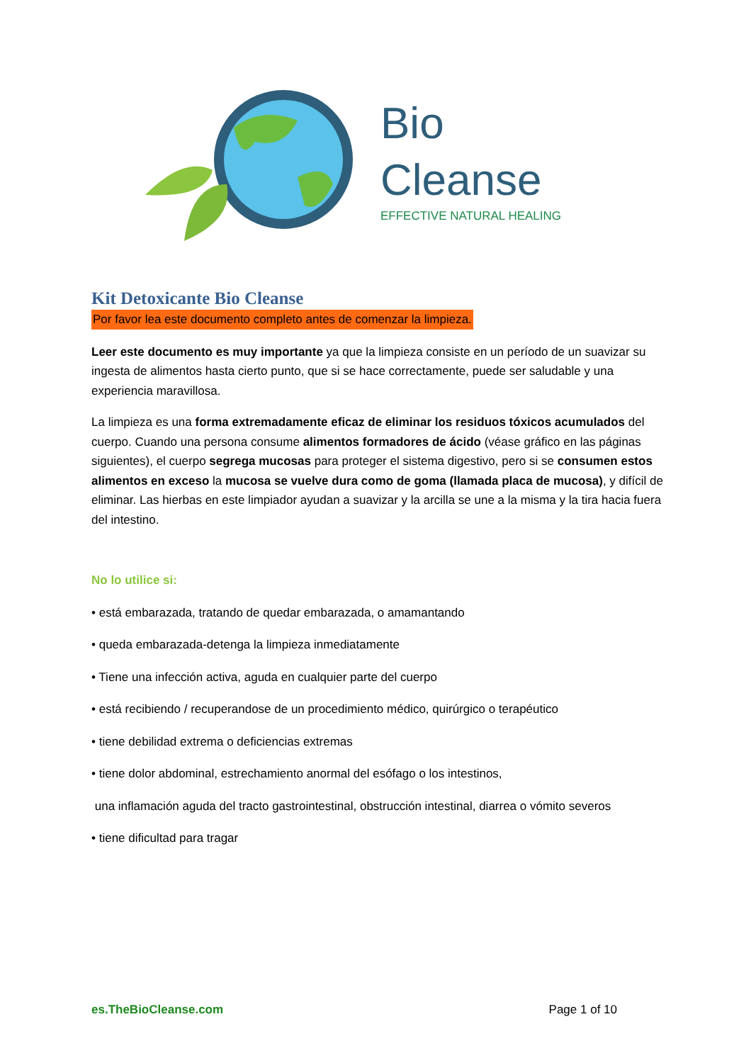Bio
Cleanse
EFFECTIVE NATURAL HEALING
Kit Detoxicante Bio Cleanse
Por favor lea este documento completo antes de comenzar la limpieza.
Leer este documento es muy importante ya que la limpieza consiste en un período de un suavizar su ingesta de alimentos hasta cierto punto, que si se hace correctamente, puede ser saludable y una experiencia maravillosa.
La limpieza es una forma extremadamente eficaz de eliminar los residuos tóxicos acumulados del cuerpo. Cuando una persona consume alimentos formadores de ácido (véase gráfico en las páginas siguientes), el cuerpo segrega mucosas para proteger el sistema digestivo, pero si se consumen estos alimentos en exceso la mucosa se vuelve dura como de goma (llamada placa de mucosa), y difícil de eliminar. Las hierbas en este limpiador ayudan a suavizar y la arcilla se une a la misma y la tira hacia fuera del intestino.
No lo utilice si:
• está embarazada, tratando de quedar embarazada, o amamantando
• queda embarazada-detenga la limpieza inmediatamente
• Tiene una infección activa, aguda en cualquier parte del cuerpo
• está recibiendo / recuperandose de un procedimiento médico, quirúrgico o terapéutico
• tiene debilidad extrema o deficiencias extremas
• tiene dolor abdominal, estrechamiento anormal del esófago o los intestinos,
una inflamación aguda del tracto gastrointestinal, obstrucción intestinal, diarrea o vómito severos
• tiene dificultad para tragar
es.TheBioCleanse.com Page 1 of 10